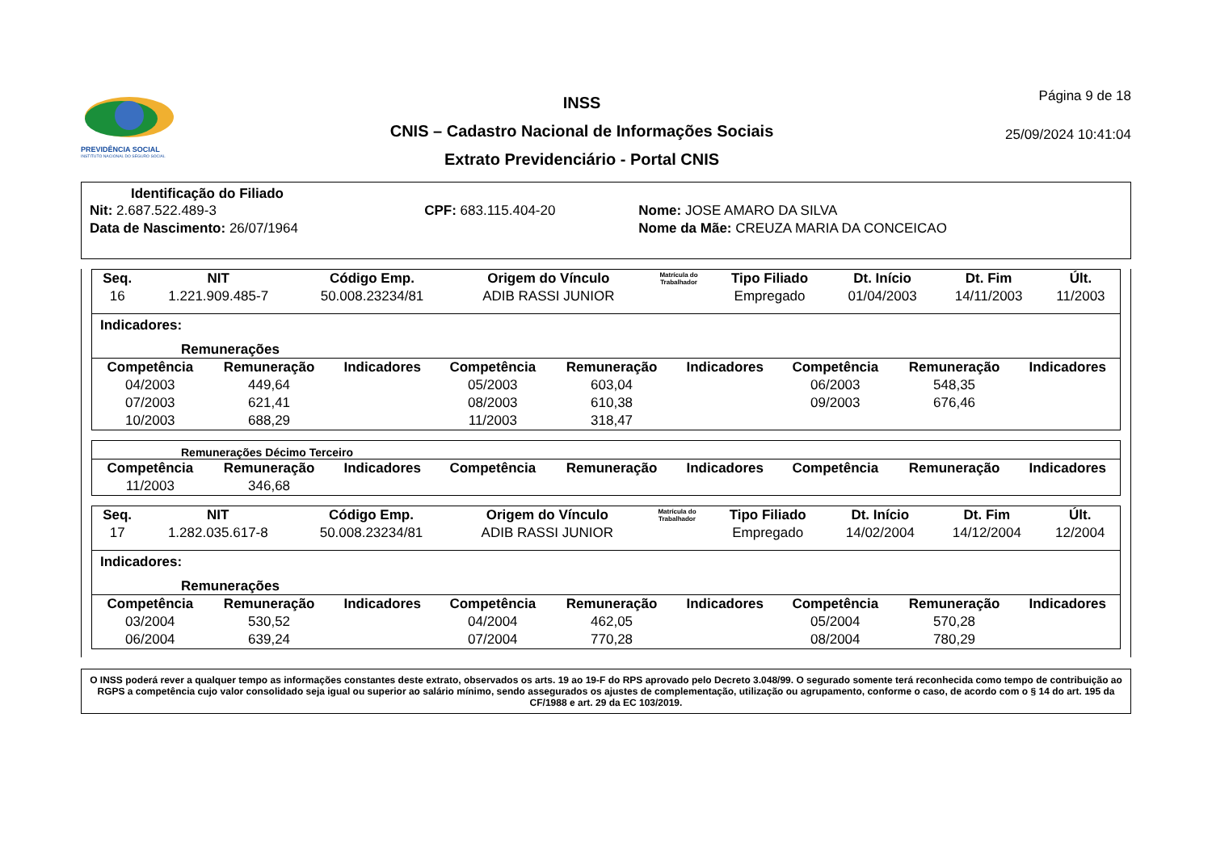PREVIDÊNCIA SOCIAL
INSTITUTO NACIONAL DO SEGURO SOCIAL
INSS
CNIS – Cadastro Nacional de Informações Sociais
Extrato Previdenciário - Portal CNIS
Página 9 de 18
25/09/2024 10:41:04
Identificação do Filiado
| Nit: 2.687.522.489-3 | CPF: 683.115.404-20 | Nome: JOSE AMARO DA SILVA |
| Data de Nascimento: 26/07/1964 | | Nome da Mãe: CREUZA MARIA DA CONCEICAO |
| Seq. | NIT | Código Emp. | Origem do Vínculo | Matrícula do Trabalhador | Tipo Filiado | Dt. Início | Dt. Fim | Últ. |
| --- | --- | --- | --- | --- | --- | --- | --- | --- |
| 16 | 1.221.909.485-7 | 50.008.23234/81 | ADIB RASSI JUNIOR | | Empregado | 01/04/2003 | 14/11/2003 | 11/2003 |
Indicadores:
Remunerações
| Competência | Remuneração | Indicadores | Competência | Remuneração | Indicadores | Competência | Remuneração | Indicadores |
| --- | --- | --- | --- | --- | --- | --- | --- | --- |
| 04/2003 | 449,64 | | 05/2003 | 603,04 | | 06/2003 | 548,35 | |
| 07/2003 | 621,41 | | 08/2003 | 610,38 | | 09/2003 | 676,46 | |
| 10/2003 | 688,29 | | 11/2003 | 318,47 | | | | |
Remunerações Décimo Terceiro
| Competência | Remuneração | Indicadores | Competência | Remuneração | Indicadores | Competência | Remuneração | Indicadores |
| --- | --- | --- | --- | --- | --- | --- | --- | --- |
| 11/2003 | 346,68 | | | | | | | |
| Seq. | NIT | Código Emp. | Origem do Vínculo | Matrícula do Trabalhador | Tipo Filiado | Dt. Início | Dt. Fim | Últ. |
| --- | --- | --- | --- | --- | --- | --- | --- | --- |
| 17 | 1.282.035.617-8 | 50.008.23234/81 | ADIB RASSI JUNIOR | | Empregado | 14/02/2004 | 14/12/2004 | 12/2004 |
Indicadores:
Remunerações
| Competência | Remuneração | Indicadores | Competência | Remuneração | Indicadores | Competência | Remuneração | Indicadores |
| --- | --- | --- | --- | --- | --- | --- | --- | --- |
| 03/2004 | 530,52 | | 04/2004 | 462,05 | | 05/2004 | 570,28 | |
| 06/2004 | 639,24 | | 07/2004 | 770,28 | | 08/2004 | 780,29 | |
O INSS poderá rever a qualquer tempo as informações constantes deste extrato, observados os arts. 19 ao 19-F do RPS aprovado pelo Decreto 3.048/99. O segurado somente terá reconhecida como tempo de contribuição ao RGPS a competência cujo valor consolidado seja igual ou superior ao salário mínimo, sendo assegurados os ajustes de complementação, utilização ou agrupamento, conforme o caso, de acordo com o § 14 do art. 195 da CF/1988 e art. 29 da EC 103/2019.